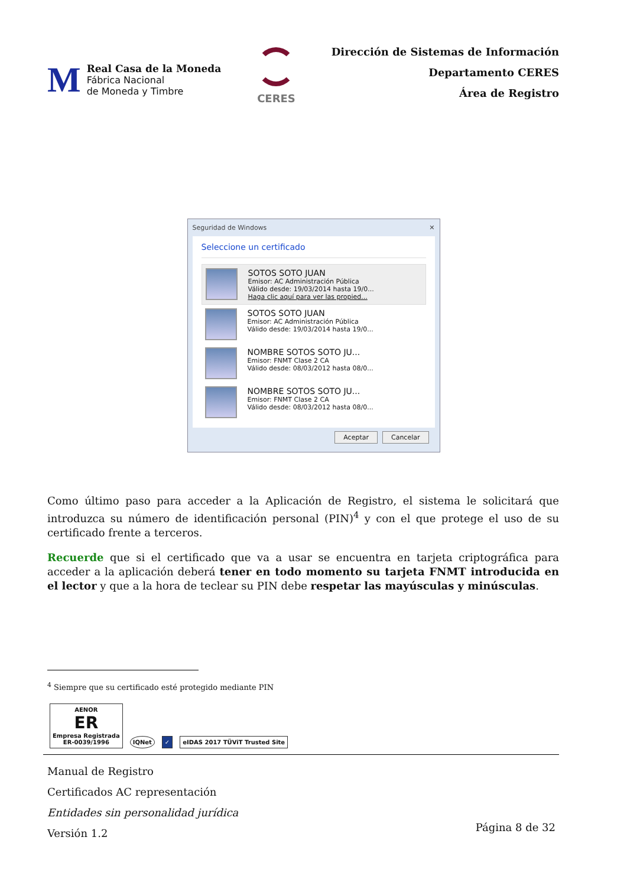M
Real Casa de la Moneda
Fábrica Nacional
de Moneda y Timbre
CERES
Dirección de Sistemas de Información
Departamento CERES
Área de Registro
Seguridad de Windows ✕
Seleccione un certificado
SOTOS SOTO JUAN
Emisor: AC Administración Pública
Válido desde: 19/03/2014 hasta 19/0...
Haga clic aquí para ver las propied...
SOTOS SOTO JUAN
Emisor: AC Administración Pública
Válido desde: 19/03/2014 hasta 19/0...
NOMBRE SOTOS SOTO JU...
Emisor: FNMT Clase 2 CA
Válido desde: 08/03/2012 hasta 08/0...
NOMBRE SOTOS SOTO JU...
Emisor: FNMT Clase 2 CA
Válido desde: 08/03/2012 hasta 08/0...
Aceptar Cancelar
Como último paso para acceder a la Aplicación de Registro, el sistema le solicitará que introduzca su número de identificación personal (PIN)<sup>4</sup> y con el que protege el uso de su certificado frente a terceros.
Recuerde que si el certificado que va a usar se encuentra en tarjeta criptográfica para acceder a la aplicación deberá tener en todo momento su tarjeta FNMT introducida en el lector y que a la hora de teclear su PIN debe respetar las mayúsculas y minúsculas.
<sup>4</sup> Siempre que su certificado esté protegido mediante PIN
AENOR
ER
Empresa Registrada
ER-0039/1996
IQNet
✓
eIDAS 2017 TÜViT Trusted Site
Manual de Registro
Certificados AC representación
Entidades sin personalidad jurídica
Versión 1.2
Página 8 de 32